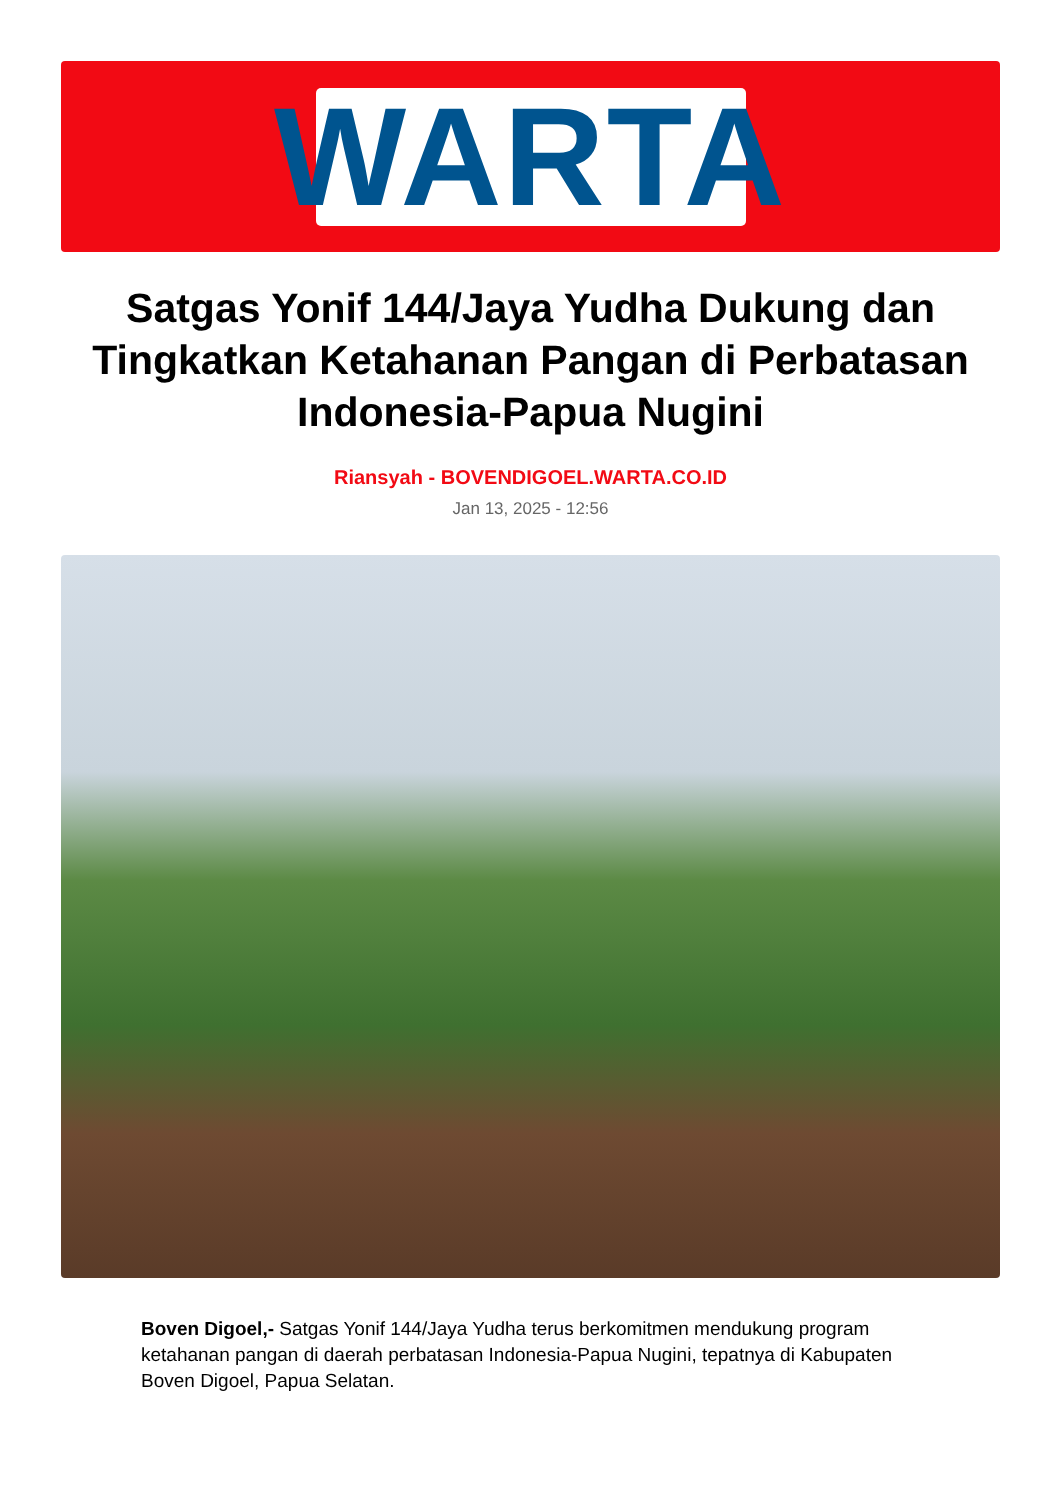WARTA
Satgas Yonif 144/Jaya Yudha Dukung dan Tingkatkan Ketahanan Pangan di Perbatasan Indonesia-Papua Nugini
Riansyah - BOVENDIGOEL.WARTA.CO.ID
Jan 13, 2025 - 12:56
Boven Digoel,- Satgas Yonif 144/Jaya Yudha terus berkomitmen mendukung program ketahanan pangan di daerah perbatasan Indonesia-Papua Nugini, tepatnya di Kabupaten Boven Digoel, Papua Selatan.